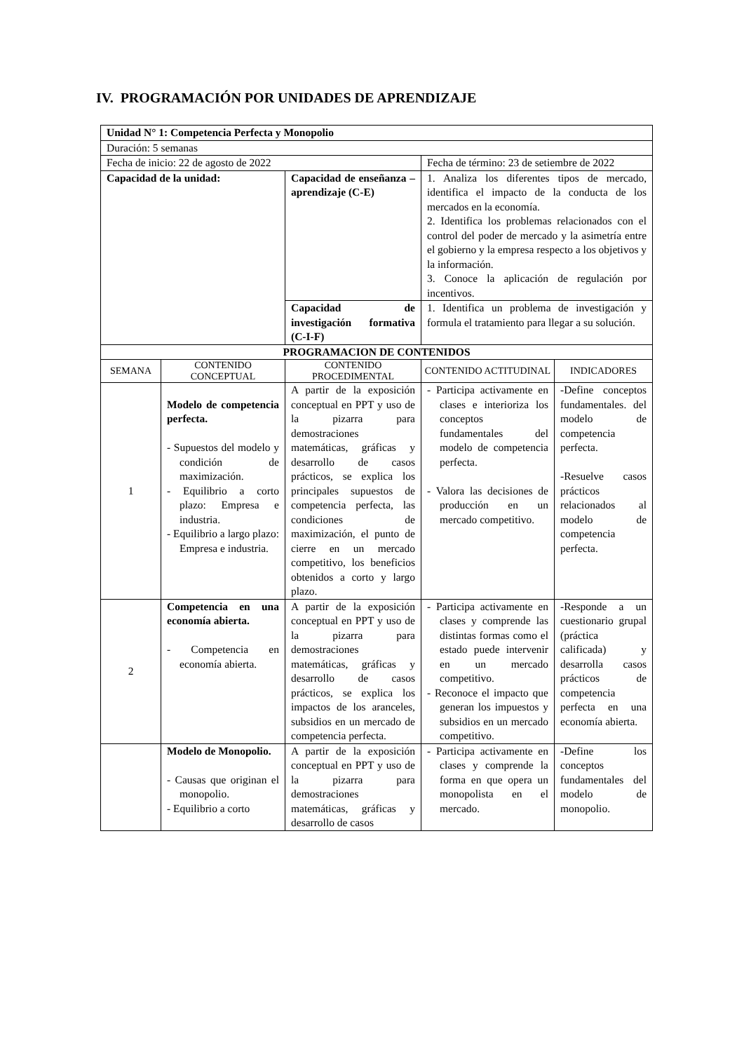IV. PROGRAMACIÓN POR UNIDADES DE APRENDIZAJE
| Unidad N° 1: Competencia Perfecta y Monopolio | | | | |
| Duración: 5 semanas | | | | |
| Fecha de inicio: 22 de agosto de 2022 | | | Fecha de término: 23 de setiembre de 2022 | |
| Capacidad de la unidad: | | Capacidad de enseñanza – aprendizaje (C-E) | 1. Analiza los diferentes tipos de mercado, identifica el impacto de la conducta de los mercados en la economía. 2. Identifica los problemas relacionados con el control del poder de mercado y la asimetría entre el gobierno y la empresa respecto a los objetivos y la información. 3. Conoce la aplicación de regulación por incentivos. | |
| | | Capacidad de investigación formativa (C-I-F) | 1. Identifica un problema de investigación y formula el tratamiento para llegar a su solución. | |
| PROGRAMACION DE CONTENIDOS | | | | |
| SEMANA | CONTENIDO CONCEPTUAL | CONTENIDO PROCEDIMENTAL | CONTENIDO ACTITUDINAL | INDICADORES |
| 1 | Modelo de competencia perfecta. - Supuestos del modelo y condición de maximización. - Equilibrio a corto plazo: Empresa e industria. - Equilibrio a largo plazo: Empresa e industria. | A partir de la exposición conceptual en PPT y uso de la pizarra para demostraciones matemáticas, gráficas y desarrollo de casos prácticos, se explica los principales supuestos de competencia perfecta, las condiciones de maximización, el punto de cierre en un mercado competitivo, los beneficios obtenidos a corto y largo plazo. | - Participa activamente en clases e interioriza los conceptos fundamentales del modelo de competencia perfecta. - Valora las decisiones de producción en un mercado competitivo. | -Define conceptos fundamentales. del modelo de competencia perfecta. -Resuelve casos prácticos relacionados al modelo de competencia perfecta. |
| 2 | Competencia en una economía abierta. - Competencia en economía abierta. | A partir de la exposición conceptual en PPT y uso de la pizarra para demostraciones matemáticas, gráficas y desarrollo de casos prácticos, se explica los impactos de los aranceles, subsidios en un mercado de competencia perfecta. | - Participa activamente en clases y comprende las distintas formas como el estado puede intervenir en un mercado competitivo. - Reconoce el impacto que generan los impuestos y subsidios en un mercado competitivo. | -Responde a un cuestionario grupal (práctica calificada) y desarrolla casos prácticos de competencia perfecta en una economía abierta. |
| | Modelo de Monopolio. - Causas que originan el monopolio. - Equilibrio a corto | A partir de la exposición conceptual en PPT y uso de la pizarra para demostraciones matemáticas, gráficas y desarrollo de casos | - Participa activamente en clases y comprende la forma en que opera un monopolista en el mercado. | -Define los conceptos fundamentales del modelo de monopolio. |